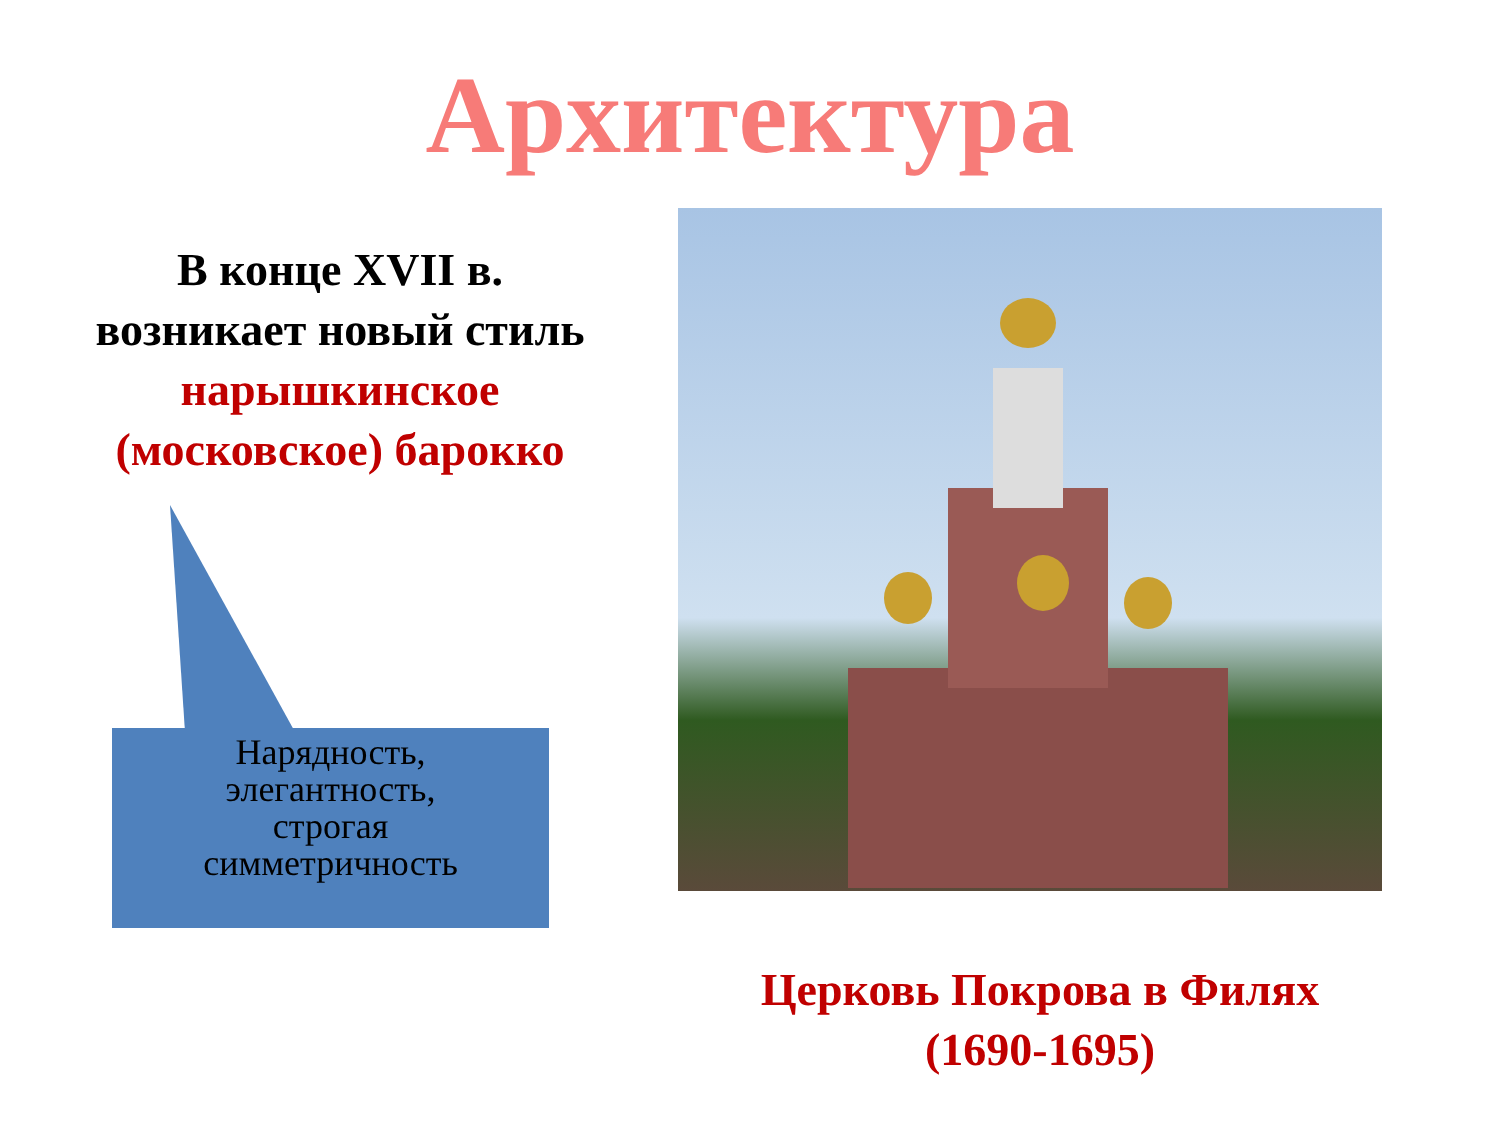Архитектура
В конце XVII в.
возникает новый стиль
нарышкинское
(московское) барокко
Нарядность,
элегантность,
строгая
симметричность
Церковь Покрова в Филях
(1690-1695)